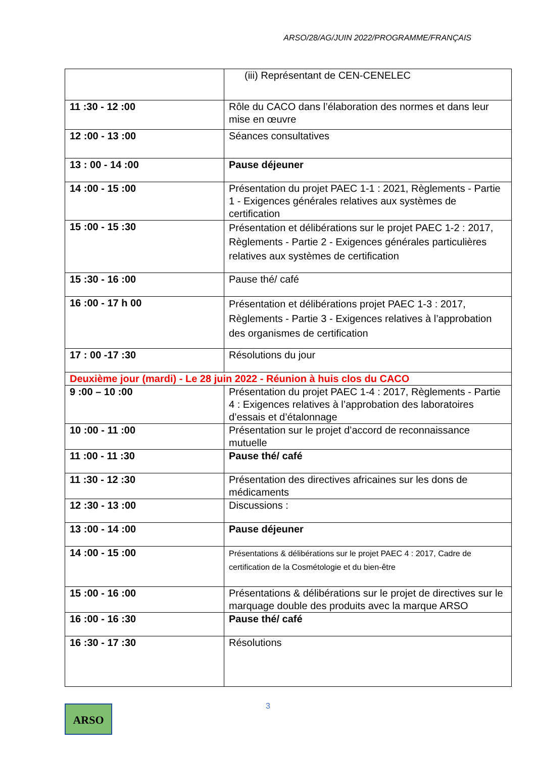ARSO/28/AG/JUIN 2022/PROGRAMME/FRANÇAIS
| | (iii) Représentant de CEN-CENELEC |
| 11 :30 - 12 :00 | Rôle du CACO dans l’élaboration des normes et dans leur mise en œuvre |
| 12 :00 - 13 :00 | Séances consultatives |
| 13 : 00 - 14 :00 | Pause déjeuner |
| 14 :00 - 15 :00 | Présentation du projet PAEC 1-1 : 2021, Règlements - Partie 1 - Exigences générales relatives aux systèmes de certification |
| 15 :00 - 15 :30 | Présentation et délibérations sur le projet PAEC 1-2 : 2017, Règlements - Partie 2 - Exigences générales particulières relatives aux systèmes de certification |
| 15 :30 - 16 :00 | Pause thé/ café |
| 16 :00 - 17 h 00 | Présentation et délibérations projet PAEC 1-3 : 2017, Règlements - Partie 3 - Exigences relatives à l’approbation des organismes de certification |
| 17 : 00 -17 :30 | Résolutions du jour |
| Deuxième jour (mardi) - Le 28 juin 2022 - Réunion à huis clos du CACO | |
| 9 :00 – 10 :00 | Présentation du projet PAEC 1-4 : 2017, Règlements - Partie 4 : Exigences relatives à l’approbation des laboratoires d’essais et d’étalonnage |
| 10 :00 - 11 :00 | Présentation sur le projet d’accord de reconnaissance mutuelle |
| 11 :00 - 11 :30 | Pause thé/ café |
| 11 :30 - 12 :30 | Présentation des directives africaines sur les dons de médicaments |
| 12 :30 - 13 :00 | Discussions : |
| 13 :00 - 14 :00 | Pause déjeuner |
| 14 :00 - 15 :00 | Présentations & délibérations sur le projet PAEC 4 : 2017, Cadre de certification de la Cosmétologie et du bien-être |
| 15 :00 - 16 :00 | Présentations & délibérations sur le projet de directives sur le marquage double des produits avec la marque ARSO |
| 16 :00 - 16 :30 | Pause thé/ café |
| 16 :30 - 17 :30 | Résolutions |
3 ARSO